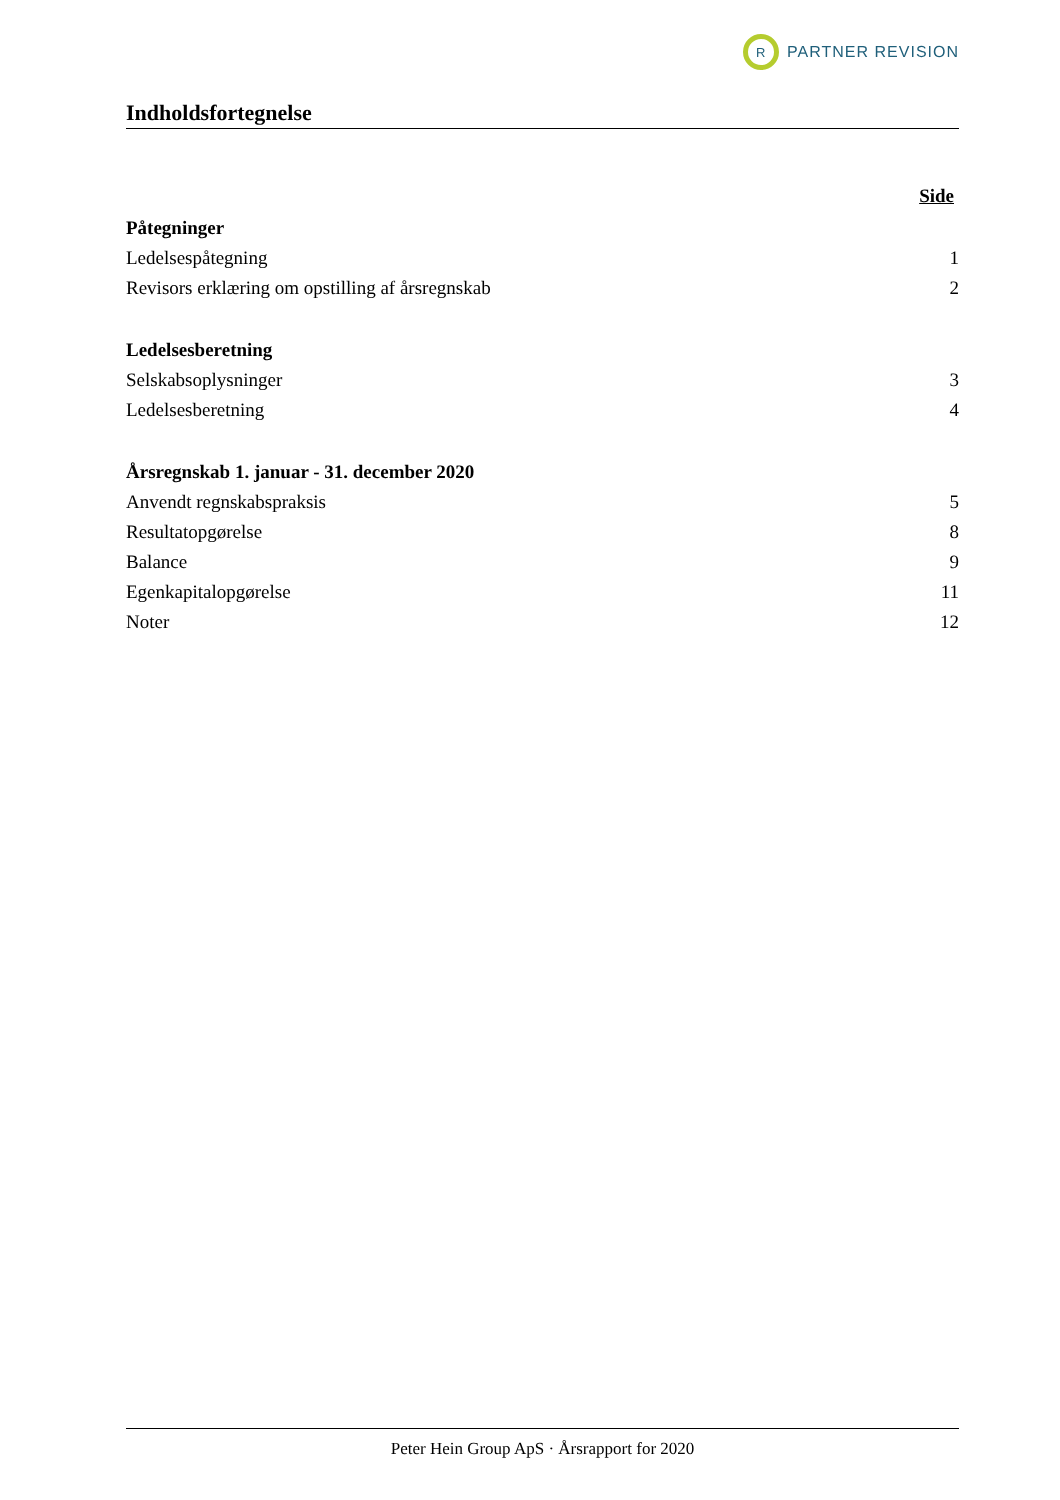R
PARTNER REVISION
Indholdsfortegnelse
Side
Påtegninger
Ledelsespåtegning 1
Revisors erklæring om opstilling af årsregnskab 2
Ledelsesberetning
Selskabsoplysninger 3
Ledelsesberetning 4
Årsregnskab 1. januar - 31. december 2020
Anvendt regnskabspraksis 5
Resultatopgørelse 8
Balance 9
Egenkapitalopgørelse 11
Noter 12
Peter Hein Group ApS · Årsrapport for 2020